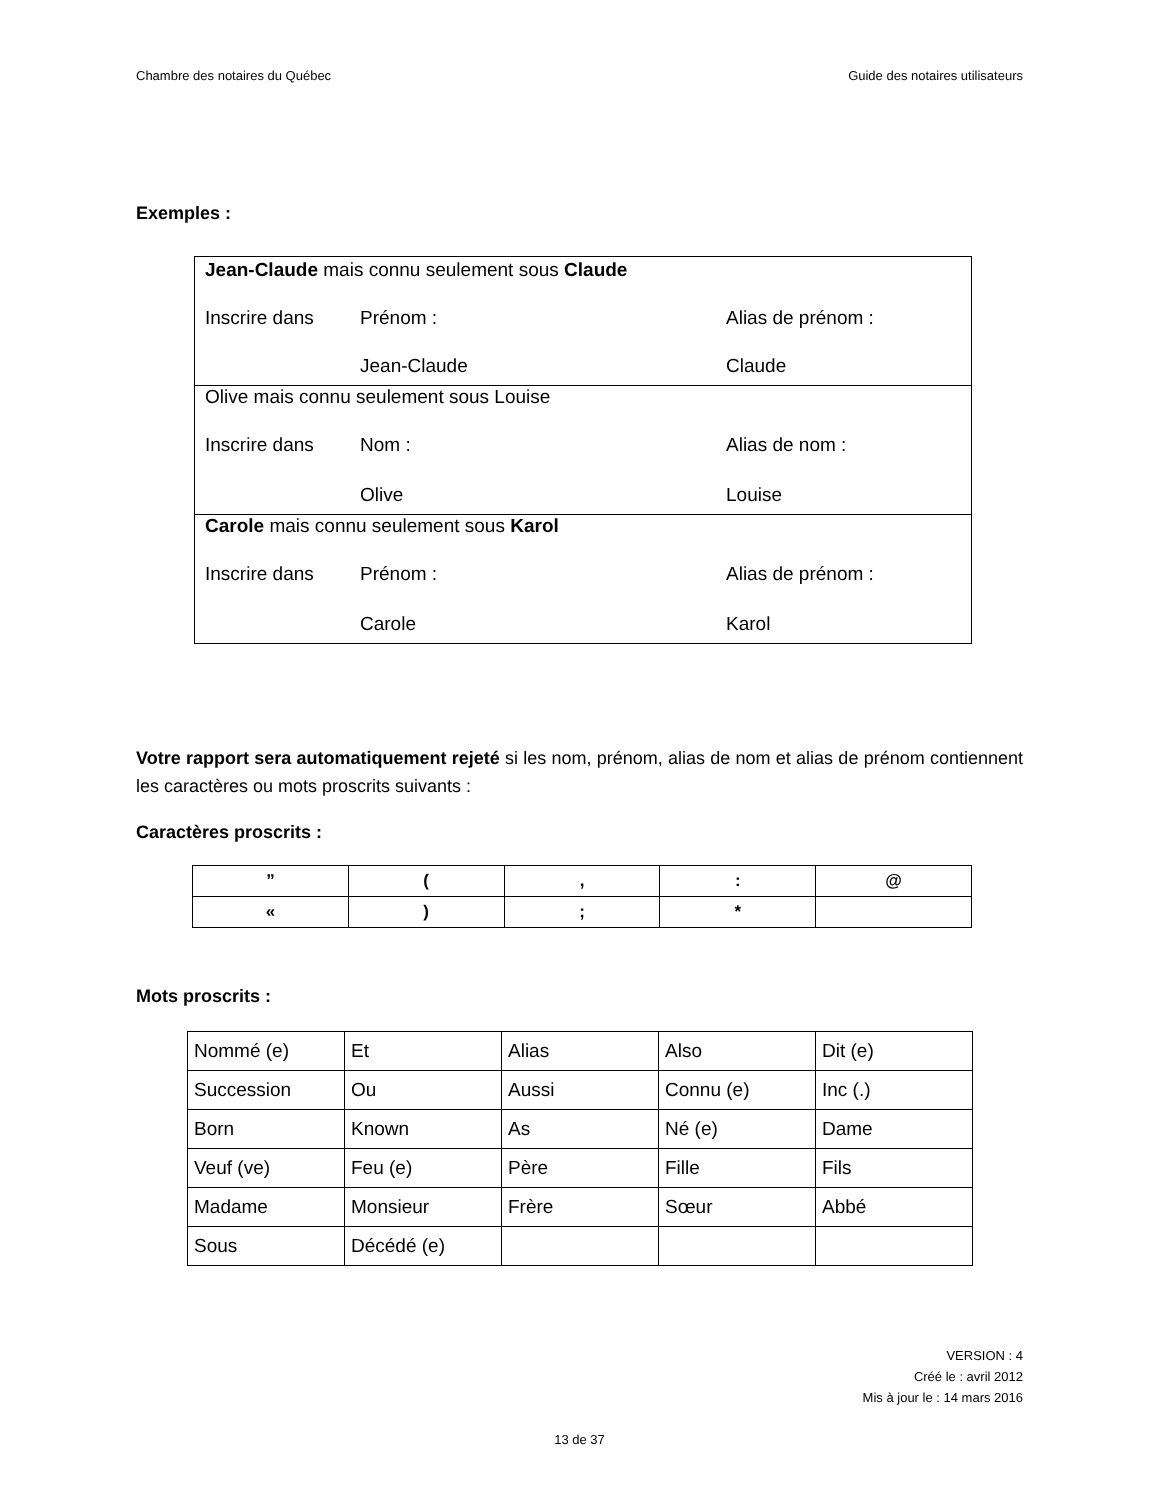Chambre des notaires du Québec Guide des notaires utilisateurs
Exemples :
| Jean-Claude mais connu seulement sous Claude | | |
| Inscrire dans | Prénom : | Alias de prénom : |
| | Jean-Claude | Claude |
| Olive mais connu seulement sous Louise | | |
| Inscrire dans | Nom : | Alias de nom : |
| | Olive | Louise |
| Carole mais connu seulement sous Karol | | |
| Inscrire dans | Prénom : | Alias de prénom : |
| | Carole | Karol |
Votre rapport sera automatiquement rejeté si les nom, prénom, alias de nom et alias de prénom contiennent les caractères ou mots proscrits suivants :
Caractères proscrits :
| ” | ( | , | : | @ |
| « | ) | ; | * | |
Mots proscrits :
| Nommé (e) | Et | Alias | Also | Dit (e) |
| Succession | Ou | Aussi | Connu (e) | Inc (.) |
| Born | Known | As | Né (e) | Dame |
| Veuf (ve) | Feu (e) | Père | Fille | Fils |
| Madame | Monsieur | Frère | Sœur | Abbé |
| Sous | Décédé (e) | | | |
VERSION : 4
Créé le : avril 2012
Mis à jour le : 14 mars 2016
13 de 37